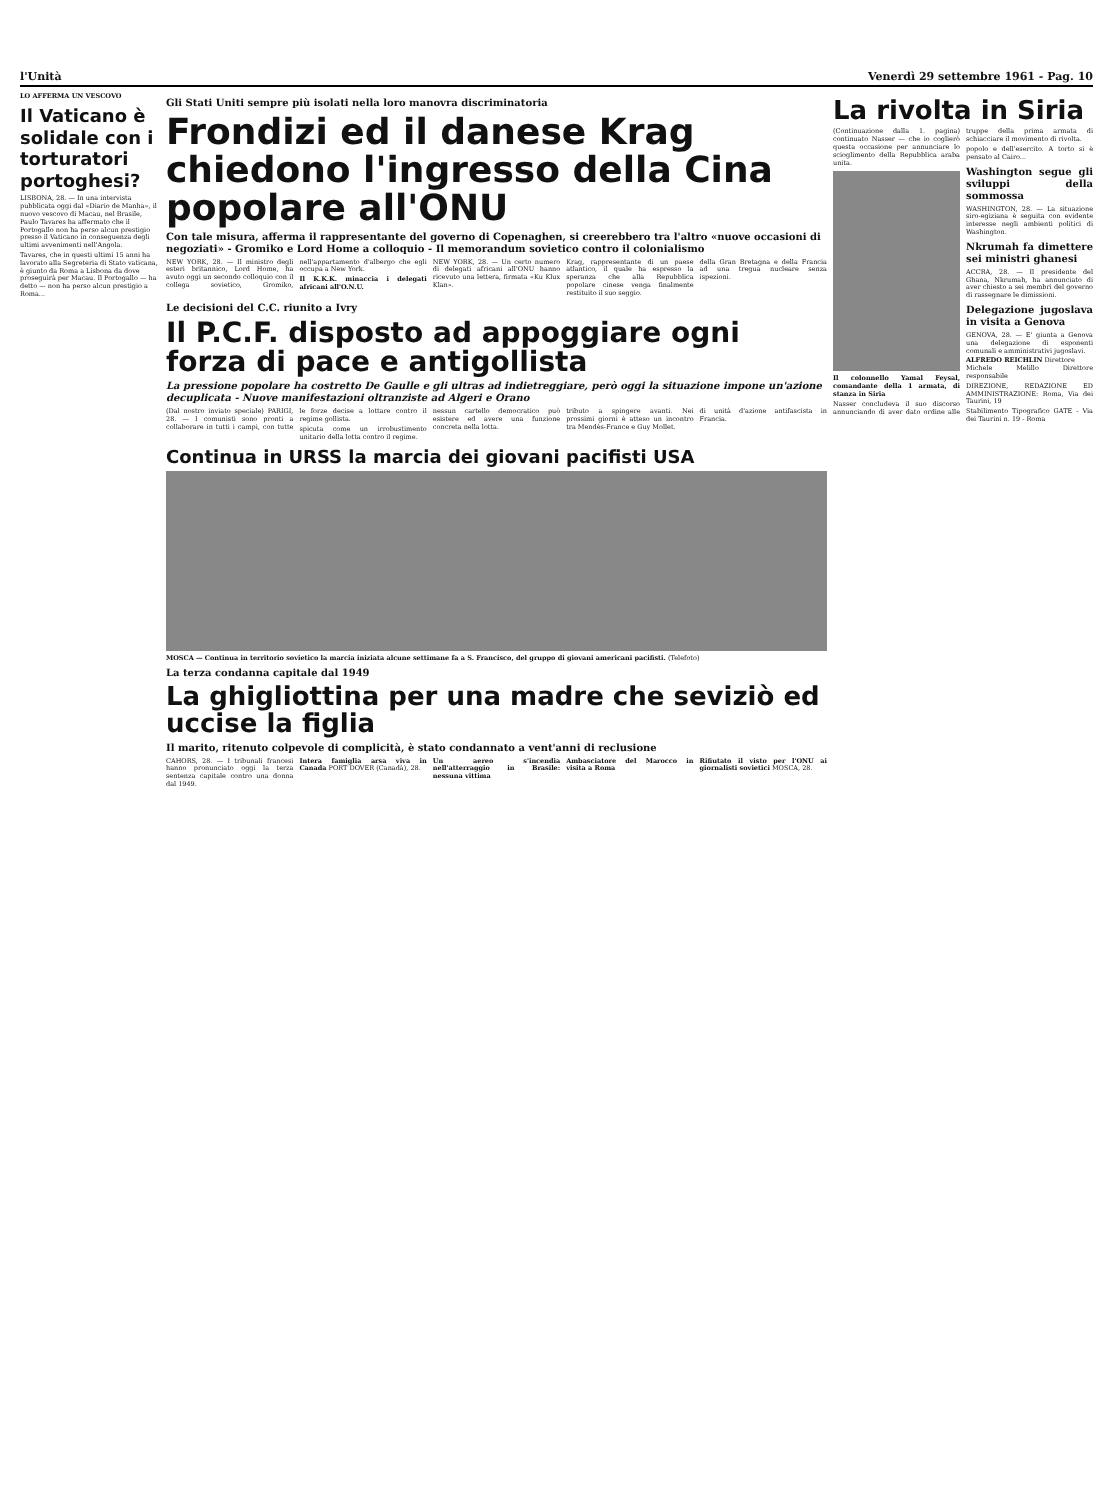l'Unità Venerdì 29 settembre 1961 - Pag. 10
LO AFFERMA UN VESCOVO
Il Vaticano è solidale con i torturatori portoghesi?
LISBONA, 28. — In una intervista pubblicata oggi dal «Diario de Manha», il nuovo vescovo di Macau, nel Brasile, Paulo Tavares ha affermato che il Portogallo non ha perso alcun prestigio presso il Vaticano in conseguenza degli ultimi avvenimenti nell'Angola.
Tavares, che in questi ultimi 15 anni ha lavorato alla Segreteria di Stato vaticana, è giunto da Roma a Lisbona da dove proseguirà per Macau. Il Portogallo — ha detto — non ha perso alcun prestigio a Roma...
Gli Stati Uniti sempre più isolati nella loro manovra discriminatoria
Frondizi ed il danese Krag chiedono l'ingresso della Cina popolare all'ONU
Con tale misura, afferma il rappresentante del governo di Copenaghen, si creerebbero tra l'altro «nuove occasioni di negoziati» - Gromiko e Lord Home a colloquio - Il memorandum sovietico contro il colonialismo
NEW YORK, 28. — Il ministro degli esteri britannico, Lord Home, ha avuto oggi un secondo colloquio con il collega sovietico, Gromiko, nell'appartamento d'albergo che egli occupa a New York.
Il K.K.K. minaccia i delegati africani all'O.N.U.
NEW YORK, 28. — Un certo numero di delegati africani all'ONU hanno ricevuto una lettera, firmata «Ku Klux Klan».
Krag, rappresentante di un paese atlantico, il quale ha espresso la speranza che alla Repubblica popolare cinese venga finalmente restituito il suo seggio.
della Gran Bretagna e della Francia ad una tregua nucleare senza ispezioni.
Le decisioni del C.C. riunito a Ivry
Il P.C.F. disposto ad appoggiare ogni forza di pace e antigollista
La pressione popolare ha costretto De Gaulle e gli ultras ad indietreggiare, però oggi la situazione impone un'azione decuplicata - Nuove manifestazioni oltranziste ad Algeri e Orano
(Dal nostro inviato speciale) PARIGI, 28. — I comunisti sono pronti a collaborare in tutti i campi, con tutte le forze decise a lottare contro il regime gollista.
spicuta come un irrobustimento unitario della lotta contro il regime.
nessun cartello democratico può esistere ed avere una funzione concreta nella lotta.
tributo a spingere avanti. Nei prossimi giorni è atteso un incontro tra Mendès-France e Guy Mollet.
di unità d'azione antifascista in Francia.
Continua in URSS la marcia dei giovani pacifisti USA
MOSCA — Continua in territorio sovietico la marcia iniziata alcune settimane fa a S. Francisco, del gruppo di giovani americani pacifisti. (Telefoto)
La terza condanna capitale dal 1949
La ghigliottina per una madre che seviziò ed uccise la figlia
Il marito, ritenuto colpevole di complicità, è stato condannato a vent'anni di reclusione
CAHORS, 28. — I tribunali francesi hanno pronunciato oggi la terza sentenza capitale contro una donna dal 1949.
Intera famiglia arsa viva in Canada PORT DOVER (Canadà), 28.
Un aereo s'incendia nell'atterraggio in Brasile: nessuna vittima
Ambasciatore del Marocco in visita a Roma
Rifiutato il visto per l'ONU ai giornalisti sovietici MOSCA, 28.
La rivolta in Siria
(Continuazione dalla 1. pagina) continuato Nasser — che io coglierò questa occasione per annunciare lo scioglimento della Repubblica araba unita.
Il colonnello Yamal Feysal, comandante della 1 armata, di stanza in Siria
Nasser concludeva il suo discorso annunciando di aver dato ordine alle truppe della prima armata di schiacciare il movimento di rivolta.
popolo e dell'esercito. A torto si è pensato al Cairo...
Washington segue gli sviluppi della sommossa
WASHINGTON, 28. — La situazione siro-egiziana è seguita con evidente interesse negli ambienti politici di Washington.
Nkrumah fa dimettere sei ministri ghanesi
ACCRA, 28. — Il presidente del Ghana, Nkrumah, ha annunciato di aver chiesto a sei membri del governo di rassegnare le dimissioni.
Delegazione jugoslava in visita a Genova
GENOVA, 28. — E' giunta a Genova una delegazione di esponenti comunali e amministrativi jugoslavi.
ALFREDO REICHLIN Direttore
Michele Melillo Direttore responsabile
DIREZIONE, REDAZIONE ED AMMINISTRAZIONE: Roma, Via dei Taurini, 19
Stabilimento Tipografico GATE - Via dei Taurini n. 19 - Roma